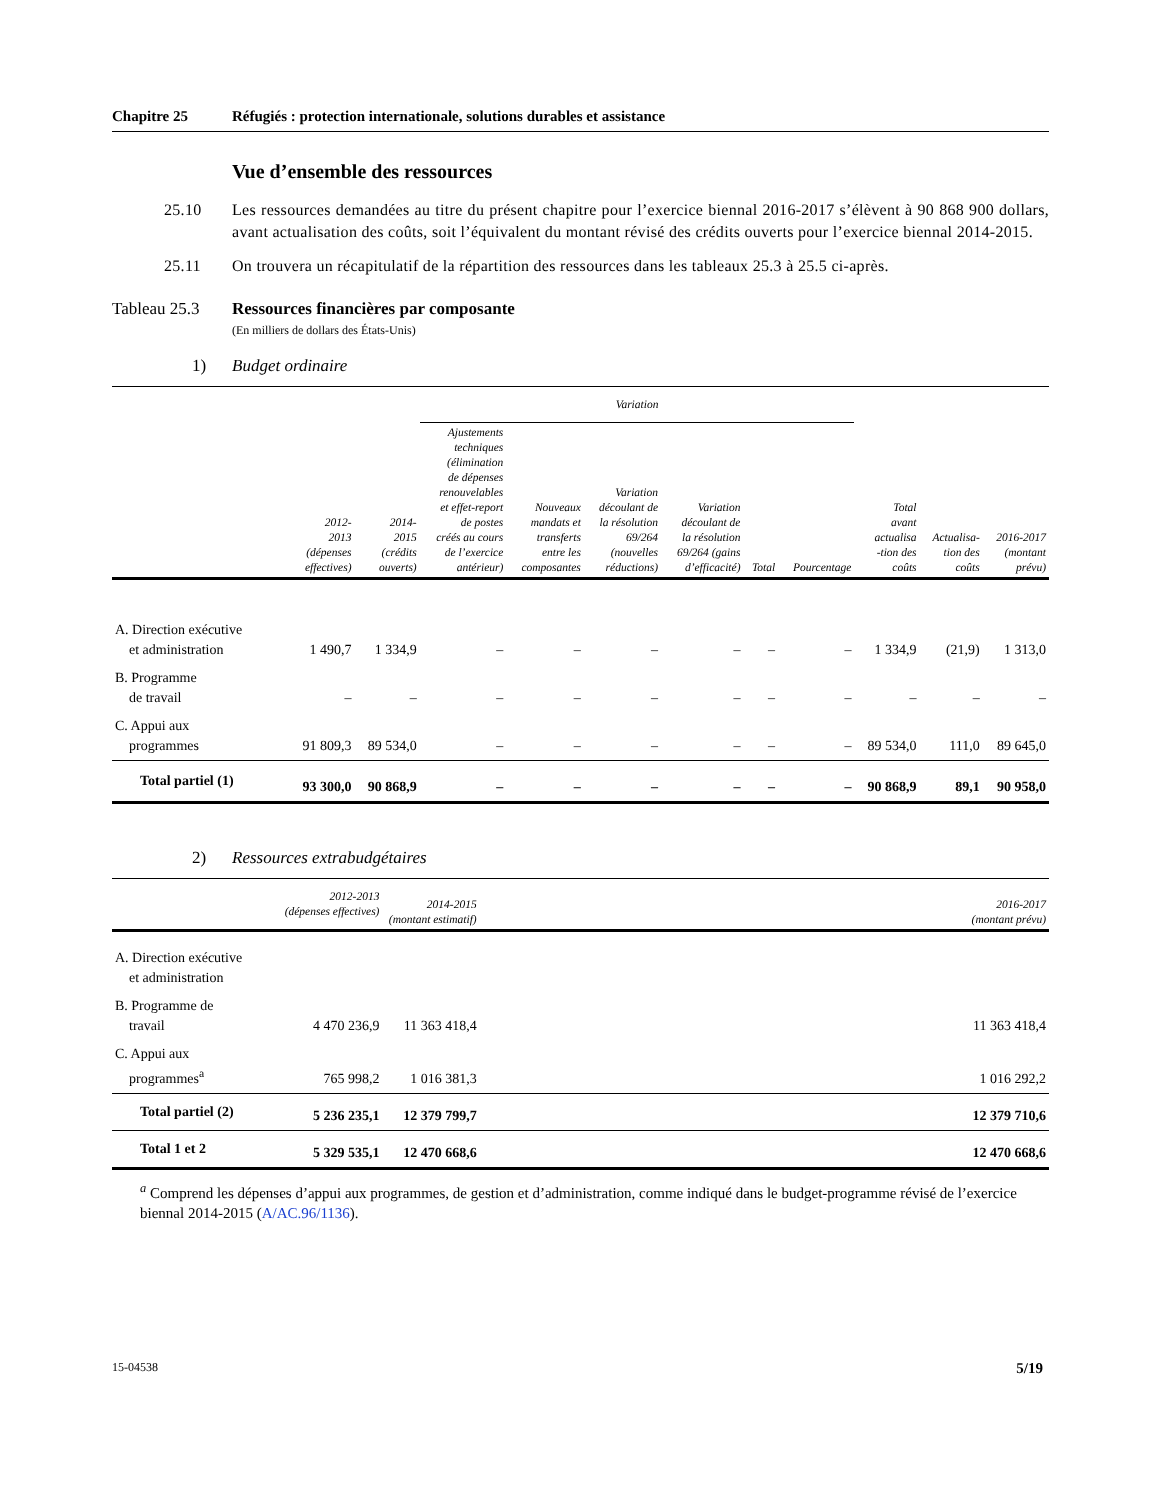Chapitre 25 Réfugiés : protection internationale, solutions durables et assistance
Vue d’ensemble des ressources
25.10 Les ressources demandées au titre du présent chapitre pour l’exercice biennal 2016-2017 s’élèvent à 90 868 900 dollars, avant actualisation des coûts, soit l’équivalent du montant révisé des crédits ouverts pour l’exercice biennal 2014-2015.
25.11 On trouvera un récapitulatif de la répartition des ressources dans les tableaux 25.3 à 25.5 ci-après.
Tableau 25.3
Ressources financières par composante
(En milliers de dollars des États-Unis)
1)
Budget ordinaire
| | | | Variation | | | | | | | | |
| --- | --- | --- | --- | --- | --- | --- | --- | --- | --- | --- | --- |
| | 2012- 2013 (dépenses effectives) | 2014- 2015 (crédits ouverts) | Ajustements techniques (élimination de dépenses renouvelables et effet-report de postes créés au cours de l’exercice antérieur) | Nouveaux mandats et transferts entre les composantes | Variation découlant de la résolution 69/264 (nouvelles réductions) | Variation découlant de la résolution 69/264 (gains d’efficacité) | Total | Pourcentage | Total avant actualisa -tion des coûts | Actualisa- tion des coûts | 2016-2017 (montant prévu) |
| A. Direction exécutive et administration | 1 490,7 | 1 334,9 | – | – | – | – | – | – | 1 334,9 | (21,9) | 1 313,0 |
| B. Programme de travail | – | – | – | – | – | – | – | – | – | – | – |
| C. Appui aux programmes | 91 809,3 | 89 534,0 | – | – | – | – | – | – | 89 534,0 | 111,0 | 89 645,0 |
| Total partiel (1) | 93 300,0 | 90 868,9 | – | – | – | – | – | – | 90 868,9 | 89,1 | 90 958,0 |
2)
Ressources extrabudgétaires
| | 2012-2013 (dépenses effectives) | 2014-2015 (montant estimatif) | | 2016-2017 (montant prévu) |
| --- | --- | --- | --- | --- |
| A. Direction exécutive et administration | | | | |
| B. Programme de travail | 4 470 236,9 | 11 363 418,4 | | 11 363 418,4 |
| C. Appui aux programmes<sup>a</sup> | 765 998,2 | 1 016 381,3 | | 1 016 292,2 |
| Total partiel (2) | 5 236 235,1 | 12 379 799,7 | | 12 379 710,6 |
| Total 1 et 2 | 5 329 535,1 | 12 470 668,6 | | 12 470 668,6 |
<sup>a</sup> Comprend les dépenses d’appui aux programmes, de gestion et d’administration, comme indiqué dans le budget-programme révisé de l’exercice biennal 2014-2015 (A/AC.96/1136).
15-04538 5/19